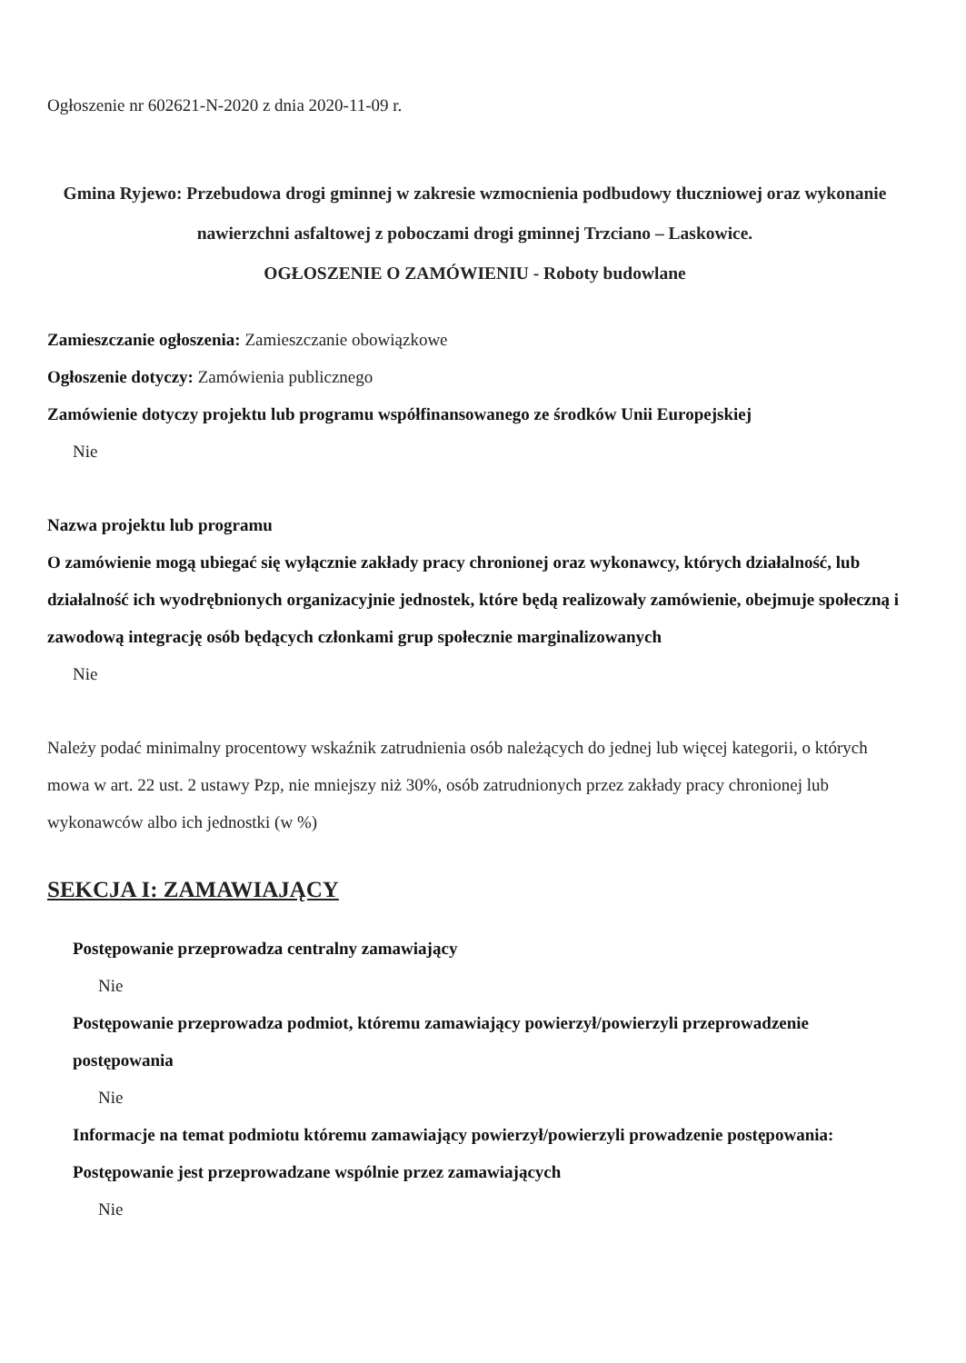Ogłoszenie nr 602621-N-2020 z dnia 2020-11-09 r.
Gmina Ryjewo: Przebudowa drogi gminnej w zakresie wzmocnienia podbudowy tłuczniowej oraz wykonanie nawierzchni asfaltowej z poboczami drogi gminnej Trzciano – Laskowice.
OGŁOSZENIE O ZAMÓWIENIU - Roboty budowlane
Zamieszczanie ogłoszenia: Zamieszczanie obowiązkowe
Ogłoszenie dotyczy: Zamówienia publicznego
Zamówienie dotyczy projektu lub programu współfinansowanego ze środków Unii Europejskiej
Nie
Nazwa projektu lub programu
O zamówienie mogą ubiegać się wyłącznie zakłady pracy chronionej oraz wykonawcy, których działalność, lub działalność ich wyodrębnionych organizacyjnie jednostek, które będą realizowały zamówienie, obejmuje społeczną i zawodową integrację osób będących członkami grup społecznie marginalizowanych
Nie
Należy podać minimalny procentowy wskaźnik zatrudnienia osób należących do jednej lub więcej kategorii, o których mowa w art. 22 ust. 2 ustawy Pzp, nie mniejszy niż 30%, osób zatrudnionych przez zakłady pracy chronionej lub wykonawców albo ich jednostki (w %)
SEKCJA I: ZAMAWIAJĄCY
Postępowanie przeprowadza centralny zamawiający
Nie
Postępowanie przeprowadza podmiot, któremu zamawiający powierzył/powierzyli przeprowadzenie postępowania
Nie
Informacje na temat podmiotu któremu zamawiający powierzył/powierzyli prowadzenie postępowania:
Postępowanie jest przeprowadzane wspólnie przez zamawiających
Nie